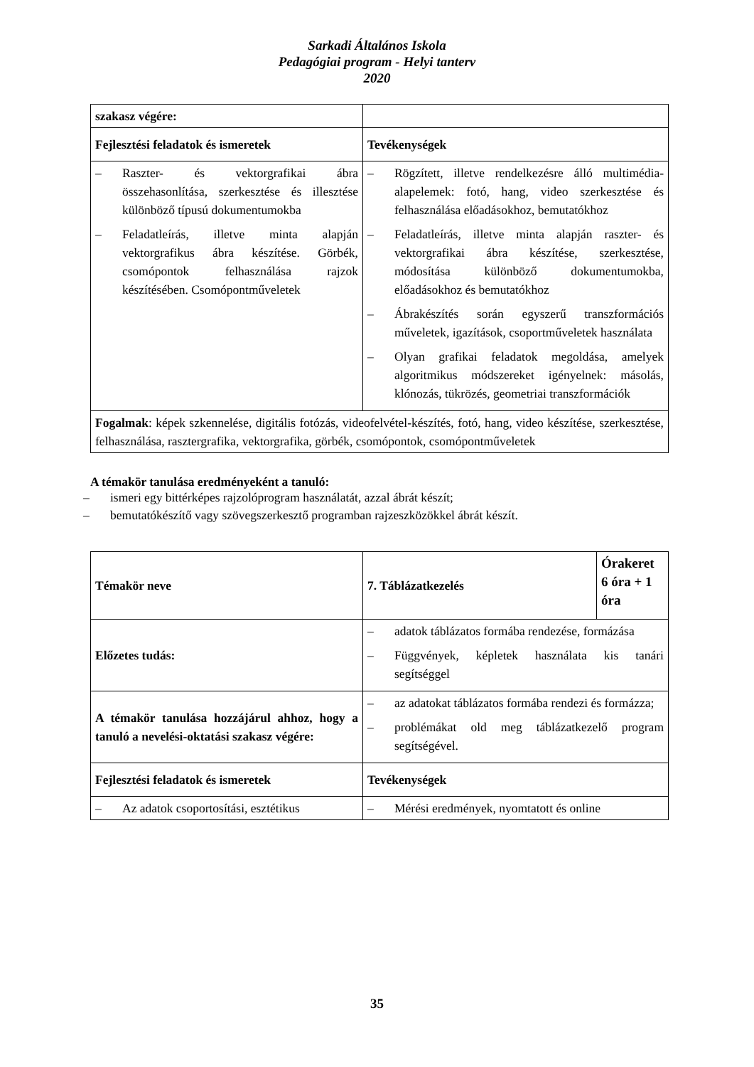Sarkadi Általános Iskola
Pedagógiai program - Helyi tanterv
2020
| szakasz végére: | |
| Fejlesztési feladatok és ismeretek | Tevékenységek |
| – Raszter- és vektorgrafikai ábra összehasonlítása, szerkesztése és illesztése különböző típusú dokumentumokba – Feladatleírás, illetve minta alapján vektorgrafikus ábra készítése. Görbék, csomópontok felhasználása rajzok készítésében. Csomópontműveletek | – Rögzített, illetve rendelkezésre álló multimédia-alapelemek: fotó, hang, video szerkesztése és felhasználása előadásokhoz, bemutatókhoz – Feladatleírás, illetve minta alapján raszter- és vektorgrafikai ábra készítése, szerkesztése, módosítása különböző dokumentumokba, előadásokhoz és bemutatókhoz – Ábrakészítés során egyszerű transzformációs műveletek, igazítások, csoportműveletek használata – Olyan grafikai feladatok megoldása, amelyek algoritmikus módszereket igényelnek: másolás, klónozás, tükrözés, geometriai transzformációk |
| Fogalmak : képek szkennelése, digitális fotózás, videofelvétel-készítés, fotó, hang, video készítése, szerkesztése, felhasználása, rasztergrafika, vektorgrafika, görbék, csomópontok, csomópontműveletek | |
A témakör tanulása eredményeként a tanuló:
– ismeri egy bittérképes rajzolóprogram használatát, azzal ábrát készít;
– bemutatókészítő vagy szövegszerkesztő programban rajzeszközökkel ábrát készít.
| Témakör neve | 7. Táblázatkezelés | Órakeret 6 óra + 1 óra |
| Előzetes tudás: | – adatok táblázatos formába rendezése, formázása – Függvények, képletek használata kis tanári segítséggel | |
| A témakör tanulása hozzájárul ahhoz, hogy a tanuló a nevelési-oktatási szakasz végére: | – az adatokat táblázatos formába rendezi és formázza; – problémákat old meg táblázatkezelő program segítségével. | |
| Fejlesztési feladatok és ismeretek | Tevékenységek | |
| – Az adatok csoportosítási, esztétikus | – Mérési eredmények, nyomtatott és online | |
35